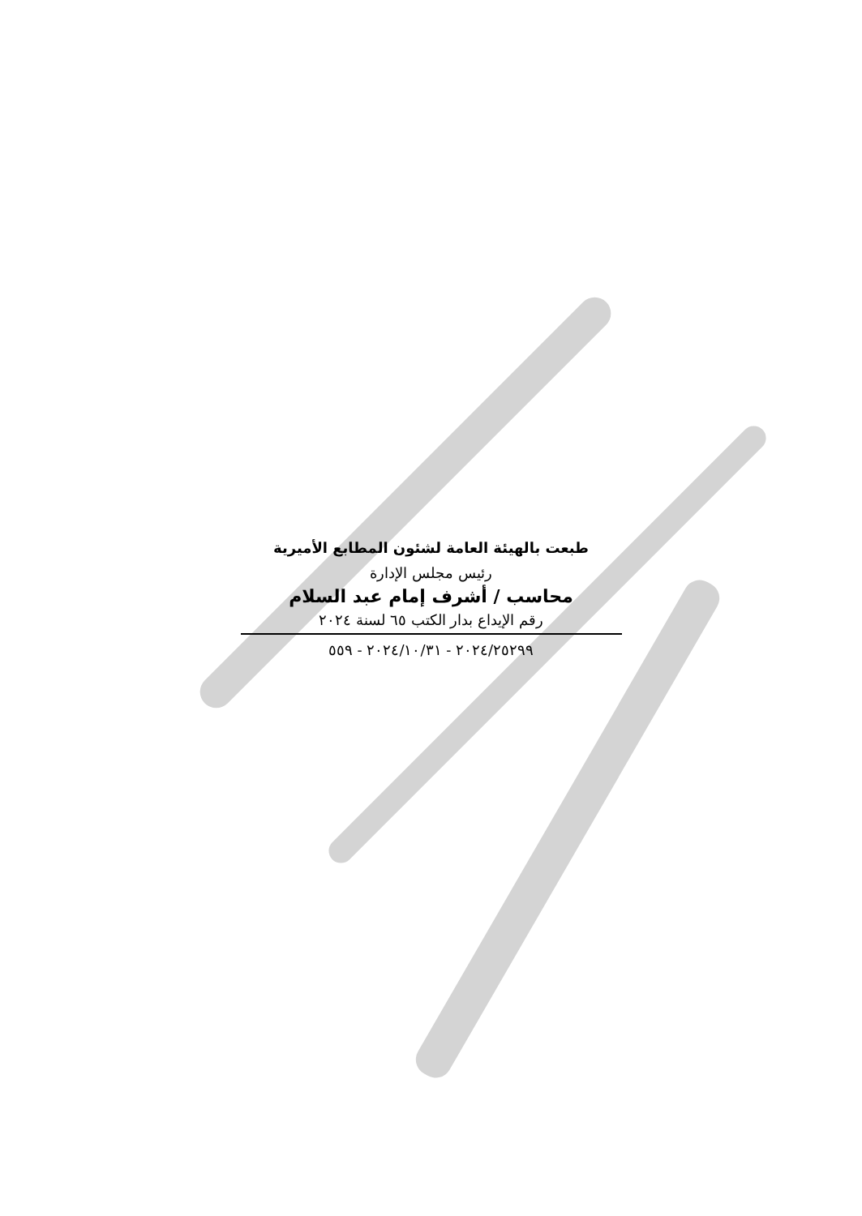طبعت بالهيئة العامة لشئون المطابع الأميرية
رئيس مجلس الإدارة
محاسب / أشرف إمام عبد السلام
رقم الإيداع بدار الكتب ٦٥ لسنة ٢٠٢٤
٢٠٢٤/٢٥٢٩٩ - ٢٠٢٤/١٠/٣١ - ٥٥٩